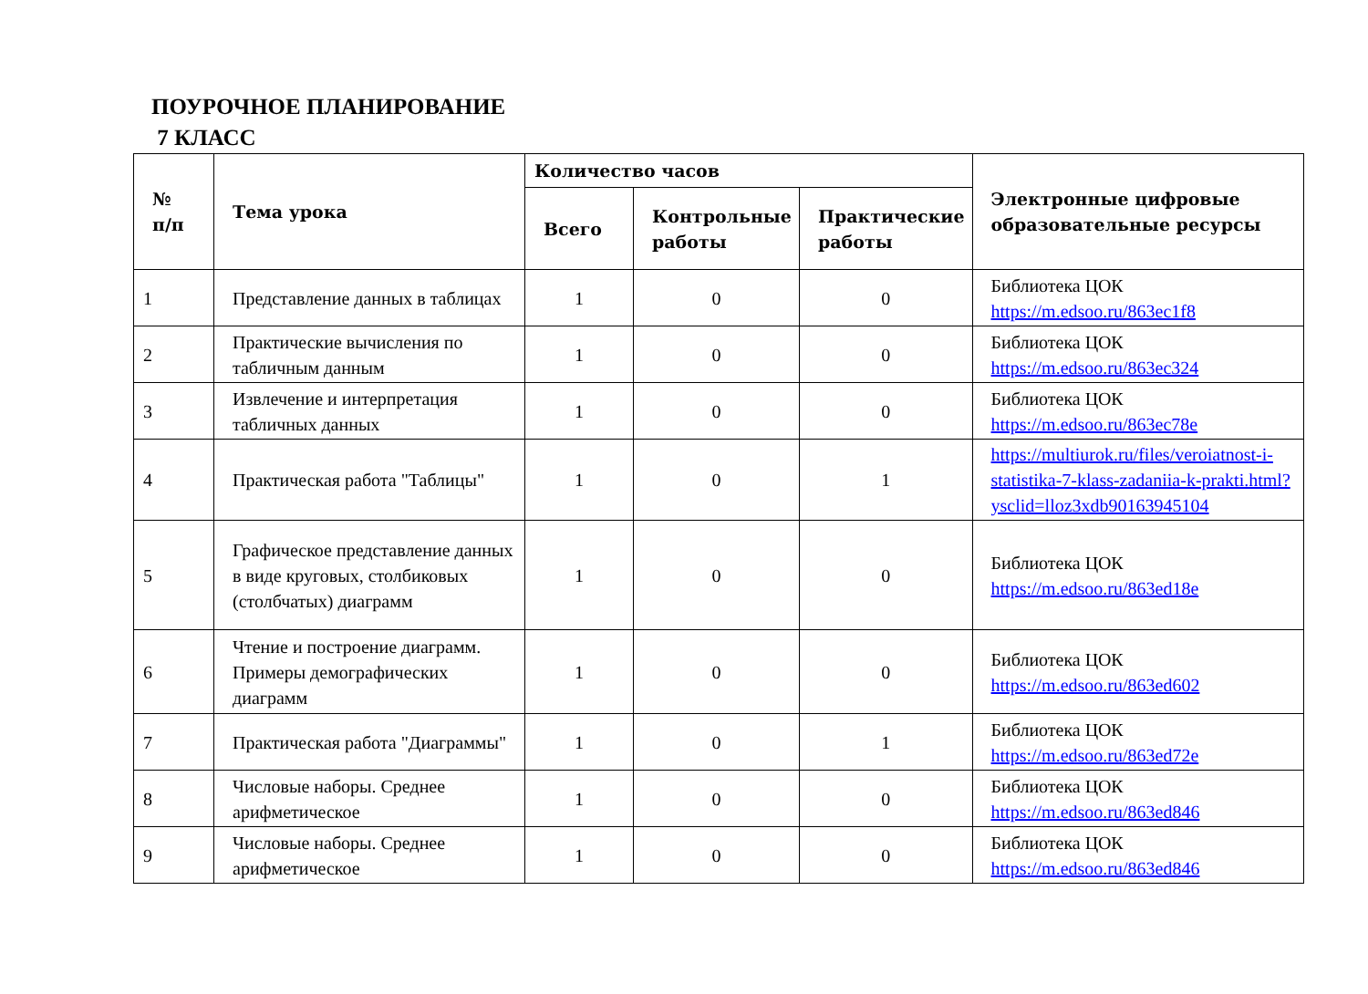ПОУРОЧНОЕ ПЛАНИРОВАНИЕ
7 КЛАСС
| № п/п | Тема урока | Количество часов | | | Электронные цифровые образовательные ресурсы |
| --- | --- | --- | --- | --- | --- |
| | | Всего | Контрольные работы | Практические работы | |
| 1 | Представление данных в таблицах | 1 | 0 | 0 | Библиотека ЦОК https://m.edsoo.ru/863ec1f8 |
| 2 | Практические вычисления по табличным данным | 1 | 0 | 0 | Библиотека ЦОК https://m.edsoo.ru/863ec324 |
| 3 | Извлечение и интерпретация табличных данных | 1 | 0 | 0 | Библиотека ЦОК https://m.edsoo.ru/863ec78e |
| 4 | Практическая работа "Таблицы" | 1 | 0 | 1 | https://multiurok.ru/files/veroiatnost-i-statistika-7-klass-zadaniia-k-prakti.html?ysclid=lloz3xdb90163945104 |
| 5 | Графическое представление данных в виде круговых, столбиковых (столбчатых) диаграмм | 1 | 0 | 0 | Библиотека ЦОК https://m.edsoo.ru/863ed18e |
| 6 | Чтение и построение диаграмм. Примеры демографических диаграмм | 1 | 0 | 0 | Библиотека ЦОК https://m.edsoo.ru/863ed602 |
| 7 | Практическая работа "Диаграммы" | 1 | 0 | 1 | Библиотека ЦОК https://m.edsoo.ru/863ed72e |
| 8 | Числовые наборы. Среднее арифметическое | 1 | 0 | 0 | Библиотека ЦОК https://m.edsoo.ru/863ed846 |
| 9 | Числовые наборы. Среднее арифметическое | 1 | 0 | 0 | Библиотека ЦОК https://m.edsoo.ru/863ed846 |